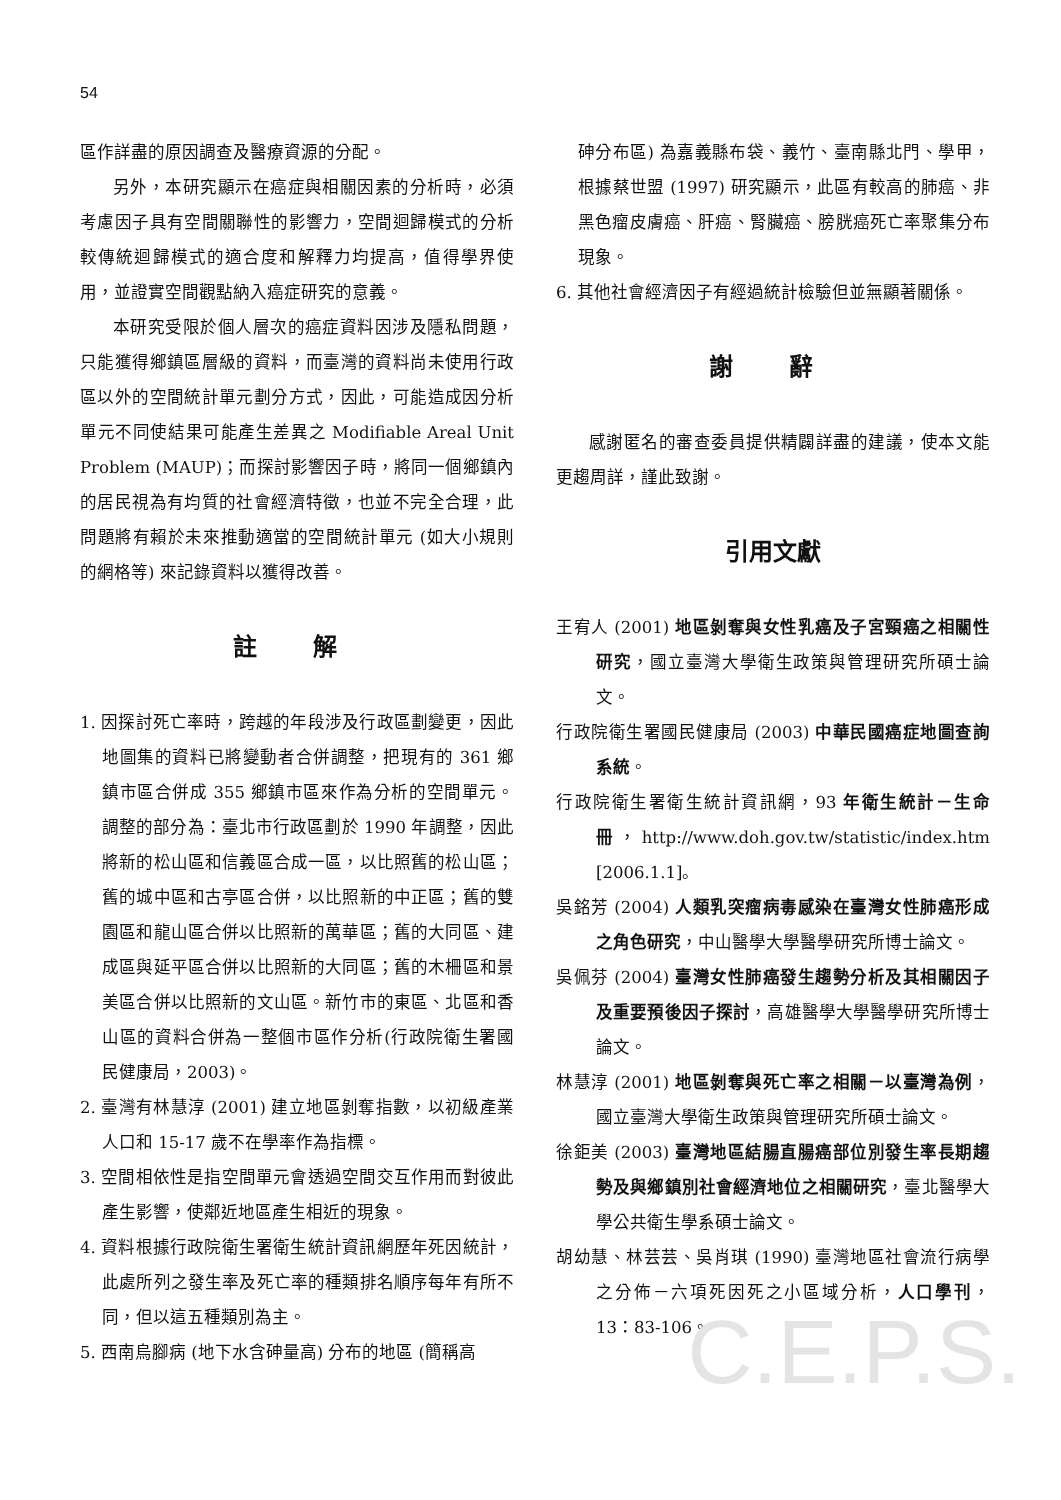54
區作詳盡的原因調查及醫療資源的分配。
另外，本研究顯示在癌症與相關因素的分析時，必須考慮因子具有空間關聯性的影響力，空間迴歸模式的分析較傳統迴歸模式的適合度和解釋力均提高，值得學界使用，並證實空間觀點納入癌症研究的意義。
本研究受限於個人層次的癌症資料因涉及隱私問題，只能獲得鄉鎮區層級的資料，而臺灣的資料尚未使用行政區以外的空間統計單元劃分方式，因此，可能造成因分析單元不同使結果可能產生差異之 Modifiable Areal Unit Problem (MAUP)；而探討影響因子時，將同一個鄉鎮內的居民視為有均質的社會經濟特徵，也並不完全合理，此問題將有賴於未來推動適當的空間統計單元 (如大小規則的網格等) 來記錄資料以獲得改善。
註 解
1. 因探討死亡率時，跨越的年段涉及行政區劃變更，因此地圖集的資料已將變動者合併調整，把現有的 361 鄉鎮市區合併成 355 鄉鎮市區來作為分析的空間單元。調整的部分為：臺北市行政區劃於 1990 年調整，因此將新的松山區和信義區合成一區，以比照舊的松山區；舊的城中區和古亭區合併，以比照新的中正區；舊的雙園區和龍山區合併以比照新的萬華區；舊的大同區、建成區與延平區合併以比照新的大同區；舊的木柵區和景美區合併以比照新的文山區。新竹市的東區、北區和香山區的資料合併為一整個市區作分析(行政院衛生署國民健康局，2003)。
2. 臺灣有林慧淳 (2001) 建立地區剝奪指數，以初級產業人口和 15-17 歲不在學率作為指標。
3. 空間相依性是指空間單元會透過空間交互作用而對彼此產生影響，使鄰近地區產生相近的現象。
4. 資料根據行政院衛生署衛生統計資訊網歷年死因統計，此處所列之發生率及死亡率的種類排名順序每年有所不同，但以這五種類別為主。
5. 西南烏腳病 (地下水含砷量高) 分布的地區 (簡稱高
砷分布區) 為嘉義縣布袋、義竹、臺南縣北門、學甲，根據蔡世盟 (1997) 研究顯示，此區有較高的肺癌、非黑色瘤皮膚癌、肝癌、腎臟癌、膀胱癌死亡率聚集分布現象。
6. 其他社會經濟因子有經過統計檢驗但並無顯著關係。
謝 辭
感謝匿名的審查委員提供精闢詳盡的建議，使本文能更趨周詳，謹此致謝。
引用文獻
王宥人 (2001) 地區剝奪與女性乳癌及子宮頸癌之相關性研究，國立臺灣大學衛生政策與管理研究所碩士論文。
行政院衛生署國民健康局 (2003) 中華民國癌症地圖查詢系統。
行政院衛生署衛生統計資訊網，93 年衛生統計－生命冊，http://www.doh.gov.tw/statistic/index.htm [2006.1.1]。
吳銘芳 (2004) 人類乳突瘤病毒感染在臺灣女性肺癌形成之角色研究，中山醫學大學醫學研究所博士論文。
吳佩芬 (2004) 臺灣女性肺癌發生趨勢分析及其相關因子及重要預後因子探討，高雄醫學大學醫學研究所博士論文。
林慧淳 (2001) 地區剝奪與死亡率之相關－以臺灣為例，國立臺灣大學衛生政策與管理研究所碩士論文。
徐鉅美 (2003) 臺灣地區結腸直腸癌部位別發生率長期趨勢及與鄉鎮別社會經濟地位之相關研究，臺北醫學大學公共衛生學系碩士論文。
胡幼慧、林芸芸、吳肖琪 (1990) 臺灣地區社會流行病學之分佈－六項死因死之小區域分析，人口學刊，13：83-106。
C.E.P.S.